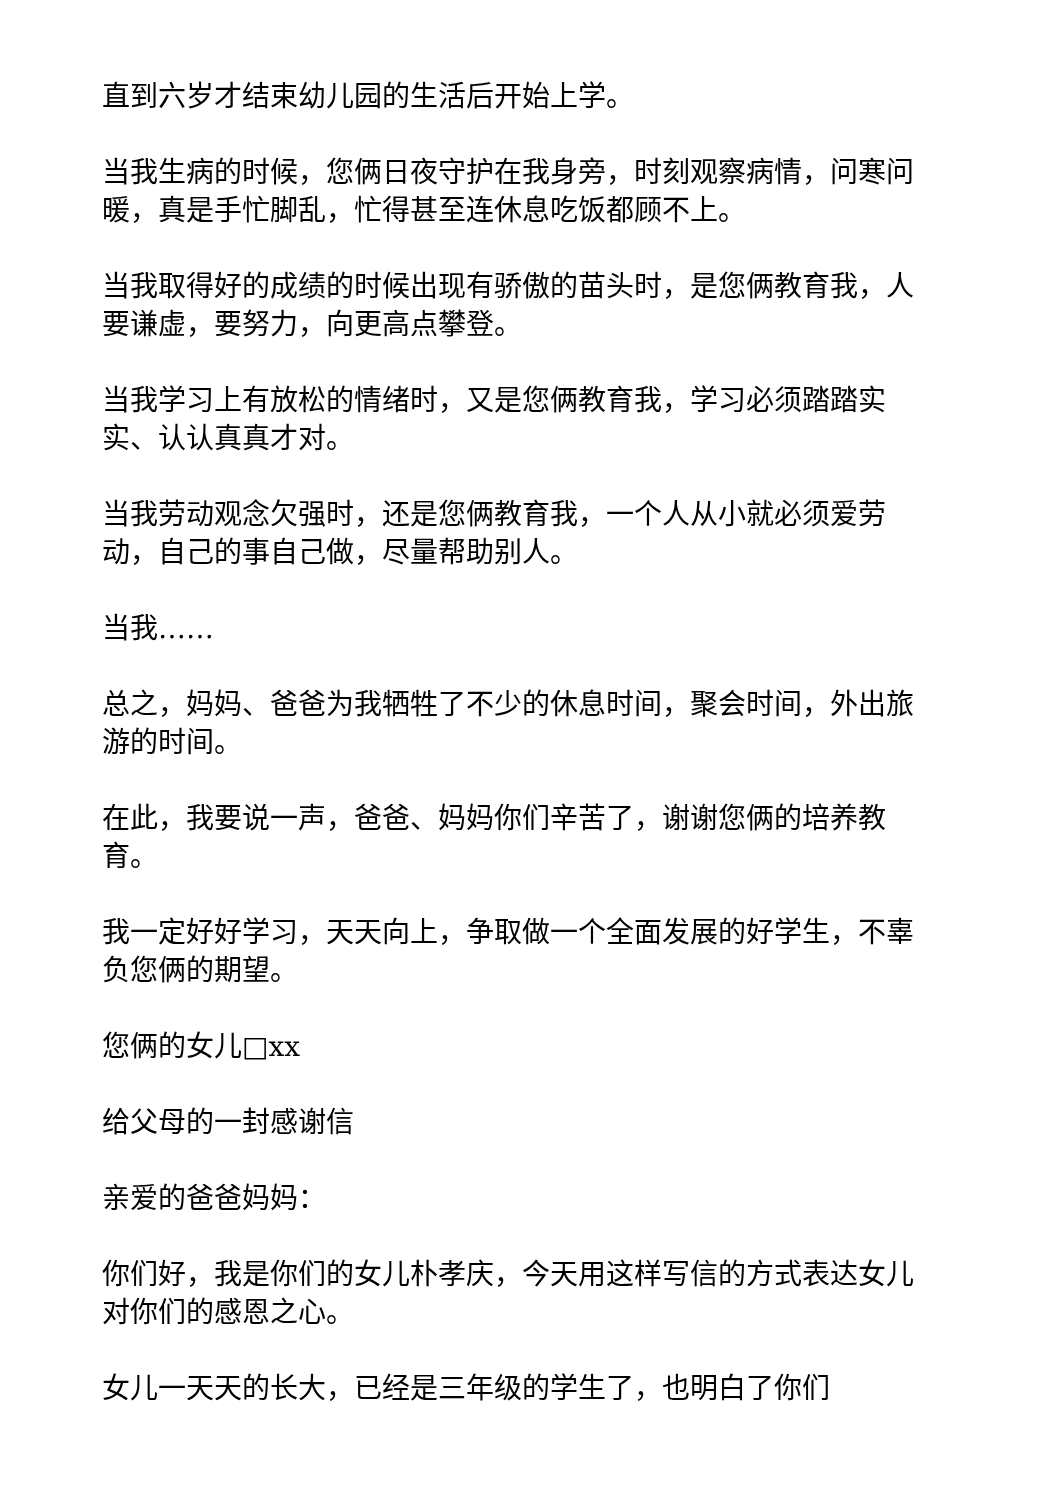直到六岁才结束幼儿园的生活后开始上学。
当我生病的时候，您俩日夜守护在我身旁，时刻观察病情，问寒问暖，真是手忙脚乱，忙得甚至连休息吃饭都顾不上。
当我取得好的成绩的时候出现有骄傲的苗头时，是您俩教育我，人要谦虚，要努力，向更高点攀登。
当我学习上有放松的情绪时，又是您俩教育我，学习必须踏踏实实、认认真真才对。
当我劳动观念欠强时，还是您俩教育我，一个人从小就必须爱劳动，自己的事自己做，尽量帮助别人。
当我……
总之，妈妈、爸爸为我牺牲了不少的休息时间，聚会时间，外出旅游的时间。
在此，我要说一声，爸爸、妈妈你们辛苦了，谢谢您俩的培养教育。
我一定好好学习，天天向上，争取做一个全面发展的好学生，不辜负您俩的期望。
您俩的女儿□xx
给父母的一封感谢信
亲爱的爸爸妈妈：
你们好，我是你们的女儿朴孝庆，今天用这样写信的方式表达女儿对你们的感恩之心。
女儿一天天的长大，已经是三年级的学生了，也明白了你们